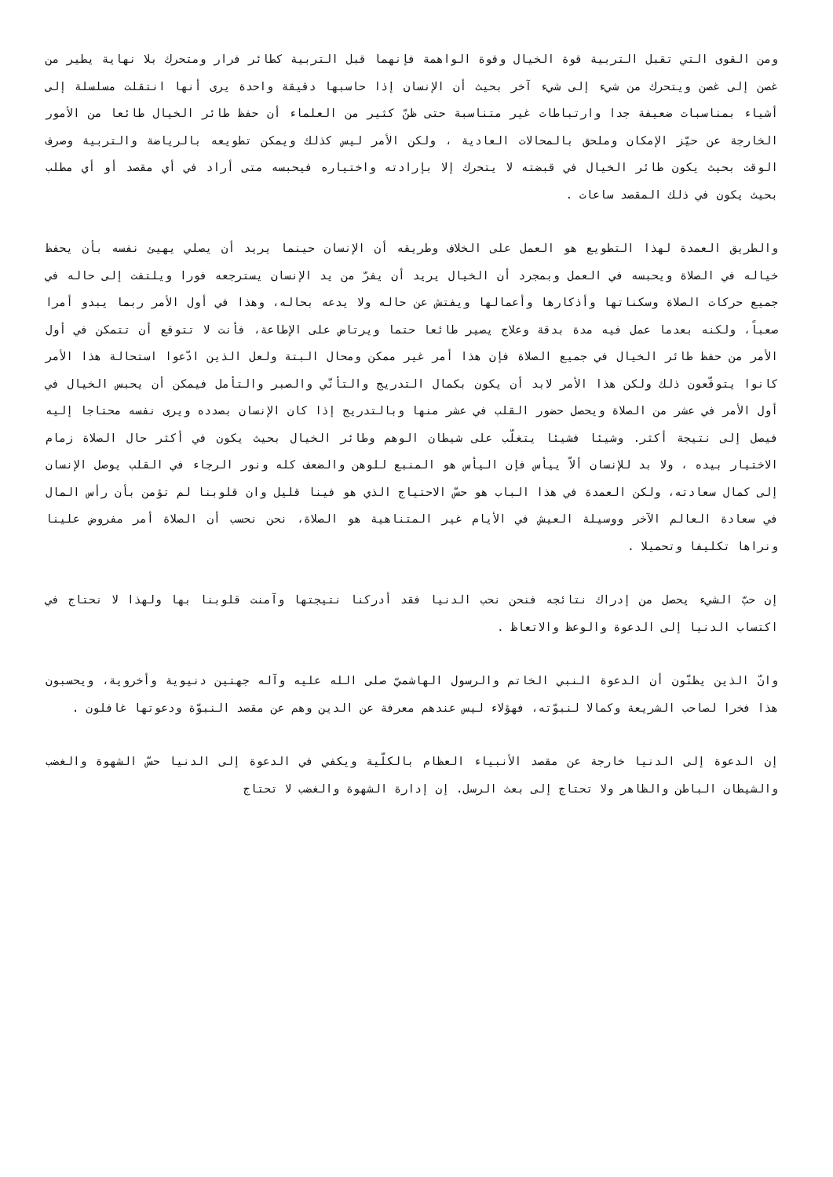ومن القوى التي تقبل التربية قوة الخيال وقوة الواهمة فإنهما قبل التربية كطائر فرار ومتحرك بلا نهاية يطير من غصن إلى غصن ويتحرك من شيء إلى شيء آخر بحيث أن الإنسان إذا حاسبها دقيقة واحدة يرى أنها انتقلت مسلسلة إلى أشياء بمناسبات ضعيفة جدا وارتباطات غير متناسبة حتى ظنّ كثير من العلماء أن حفظ طائر الخيال طائعا من الأمور الخارجة عن حيّز الإمكان وملحق بالمحالات العادية ، ولكن الأمر ليس كذلك ويمكن تطويعه بالرياضة والتربية وصرف الوقت بحيث يكون طائر الخيال في قبضته لا يتحرك إلا بإرادته واختياره فيحبسه متى أراد في أي مقصد أو أي مطلب بحيث يكون في ذلك المقصد ساعات .
والطريق العمدة لهذا التطويع هو العمل على الخلاف وطريقه أن الإنسان حينما يريد أن يصلي يهيئ نفسه بأن يحفظ خياله في الصلاة ويحبسه في العمل وبمجرد أن الخيال يريد أن يفرّ من يد الإنسان يسترجعه فورا ويلتفت إلى حاله في جميع حركات الصلاة وسكناتها وأذكارها وأعمالها ويفتش عن حاله ولا يدعه بحاله، وهذا في أول الأمر ربما يبدو أمرا صعباً، ولكنه بعدما عمل فيه مدة بدقة وعلاج يصير طائعا حتما ويرتاض على الإطاعة، فأنت لا تتوقع أن تتمكن في أول الأمر من حفظ طائر الخيال في جميع الصلاة فإن هذا أمر غير ممكن ومحال البتة ولعل الذين ادّعوا استحالة هذا الأمر كانوا يتوقّعون ذلك ولكن هذا الأمر لابد أن يكون بكمال التدريج والتأنّي والصبر والتأمل فيمكن أن يحبس الخيال في أول الأمر في عشر من الصلاة ويحصل حضور القلب في عشر منها وبالتدريج إذا كان الإنسان بصدده ويرى نفسه محتاجا إليه فيصل إلى نتيجة أكثر. وشيئا فشيئا يتغلّب على شيطان الوهم وطائر الخيال بحيث يكون في أكثر حال الصلاة زمام الاختيار بيده ، ولا بد للإنسان ألاّ ييأس فإن اليأس هو المنبع للوهن والضعف كله ونور الرجاء في القلب يوصل الإنسان إلى كمال سعادته، ولكن العمدة في هذا الباب هو حسّ الاحتياج الذي هو فينا قليل وان قلوبنا لم تؤمن بأن رأس المال في سعادة العالم الآخر ووسيلة العيش في الأيام غير المتناهية هو الصلاة، نحن نحسب أن الصلاة أمر مفروض علينا ونراها تكليفا وتحميلا .
إن حبّ الشيء يحصل من إدراك نتائجه فنحن نحب الدنيا فقد أدركنا نتيجتها وآمنت قلوبنا بها ولهذا لا نحتاج في اكتساب الدنيا إلى الدعوة والوعظ والاتعاظ .
وانّ الذين يظنّون أن الدعوة النبي الخاتم والرسول الهاشميّ صلى الله عليه وآله جهتين دنيوية وأخروية، ويحسبون هذا فخرا لصاحب الشريعة وكمالا لنبوّته، فهؤلاء ليس عندهم معرفة عن الدين وهم عن مقصد النبوّة ودعوتها غافلون .
إن الدعوة إلى الدنيا خارجة عن مقصد الأنبياء العظام بالكلّية ويكفي في الدعوة إلى الدنيا حسّ الشهوة والغضب والشيطان الباطن والظاهر ولا تحتاج إلى بعث الرسل. إن إدارة الشهوة والغضب لا تحتاج